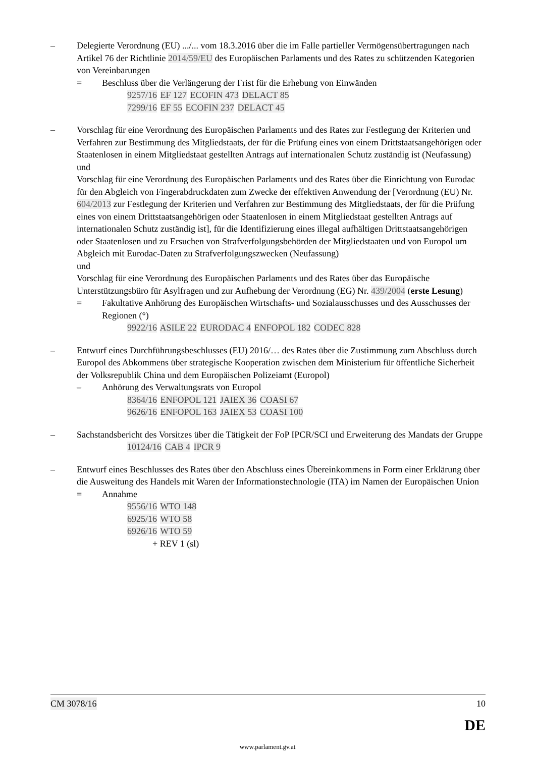– Delegierte Verordnung (EU) .../... vom 18.3.2016 über die im Falle partieller Vermögensübertragungen nach Artikel 76 der Richtlinie 2014/59/EU des Europäischen Parlaments und des Rates zu schützenden Kategorien von Vereinbarungen
= Beschluss über die Verlängerung der Frist für die Erhebung von Einwänden
9257/16 EF 127 ECOFIN 473 DELACT 85
7299/16 EF 55 ECOFIN 237 DELACT 45
– Vorschlag für eine Verordnung des Europäischen Parlaments und des Rates zur Festlegung der Kriterien und Verfahren zur Bestimmung des Mitgliedstaats, der für die Prüfung eines von einem Drittstaatsangehörigen oder Staatenlosen in einem Mitgliedstaat gestellten Antrags auf internationalen Schutz zuständig ist (Neufassung)
und
Vorschlag für eine Verordnung des Europäischen Parlaments und des Rates über die Einrichtung von Eurodac für den Abgleich von Fingerabdruckdaten zum Zwecke der effektiven Anwendung der [Verordnung (EU) Nr. 604/2013 zur Festlegung der Kriterien und Verfahren zur Bestimmung des Mitgliedstaats, der für die Prüfung eines von einem Drittstaatsangehörigen oder Staatenlosen in einem Mitgliedstaat gestellten Antrags auf internationalen Schutz zuständig ist], für die Identifizierung eines illegal aufhältigen Drittstaatsangehörigen oder Staatenlosen und zu Ersuchen von Strafverfolgungsbehörden der Mitgliedstaaten und von Europol um Abgleich mit Eurodac-Daten zu Strafverfolgungszwecken (Neufassung)
und
Vorschlag für eine Verordnung des Europäischen Parlaments und des Rates über das Europäische Unterstützungsbüro für Asylfragen und zur Aufhebung der Verordnung (EG) Nr. 439/2004 (erste Lesung)
= Fakultative Anhörung des Europäischen Wirtschafts- und Sozialausschusses und des Ausschusses der Regionen (°)
9922/16 ASILE 22 EURODAC 4 ENFOPOL 182 CODEC 828
– Entwurf eines Durchführungsbeschlusses (EU) 2016/… des Rates über die Zustimmung zum Abschluss durch Europol des Abkommens über strategische Kooperation zwischen dem Ministerium für öffentliche Sicherheit der Volksrepublik China und dem Europäischen Polizeiamt (Europol)
– Anhörung des Verwaltungsrats von Europol
8364/16 ENFOPOL 121 JAIEX 36 COASI 67
9626/16 ENFOPOL 163 JAIEX 53 COASI 100
– Sachstandsbericht des Vorsitzes über die Tätigkeit der FoP IPCR/SCI und Erweiterung des Mandats der Gruppe
10124/16 CAB 4 IPCR 9
– Entwurf eines Beschlusses des Rates über den Abschluss eines Übereinkommens in Form einer Erklärung über die Ausweitung des Handels mit Waren der Informationstechnologie (ITA) im Namen der Europäischen Union
= Annahme
9556/16 WTO 148
6925/16 WTO 58
6926/16 WTO 59
+ REV 1 (sl)
CM 3078/16 10
DE
www.parlament.gv.at